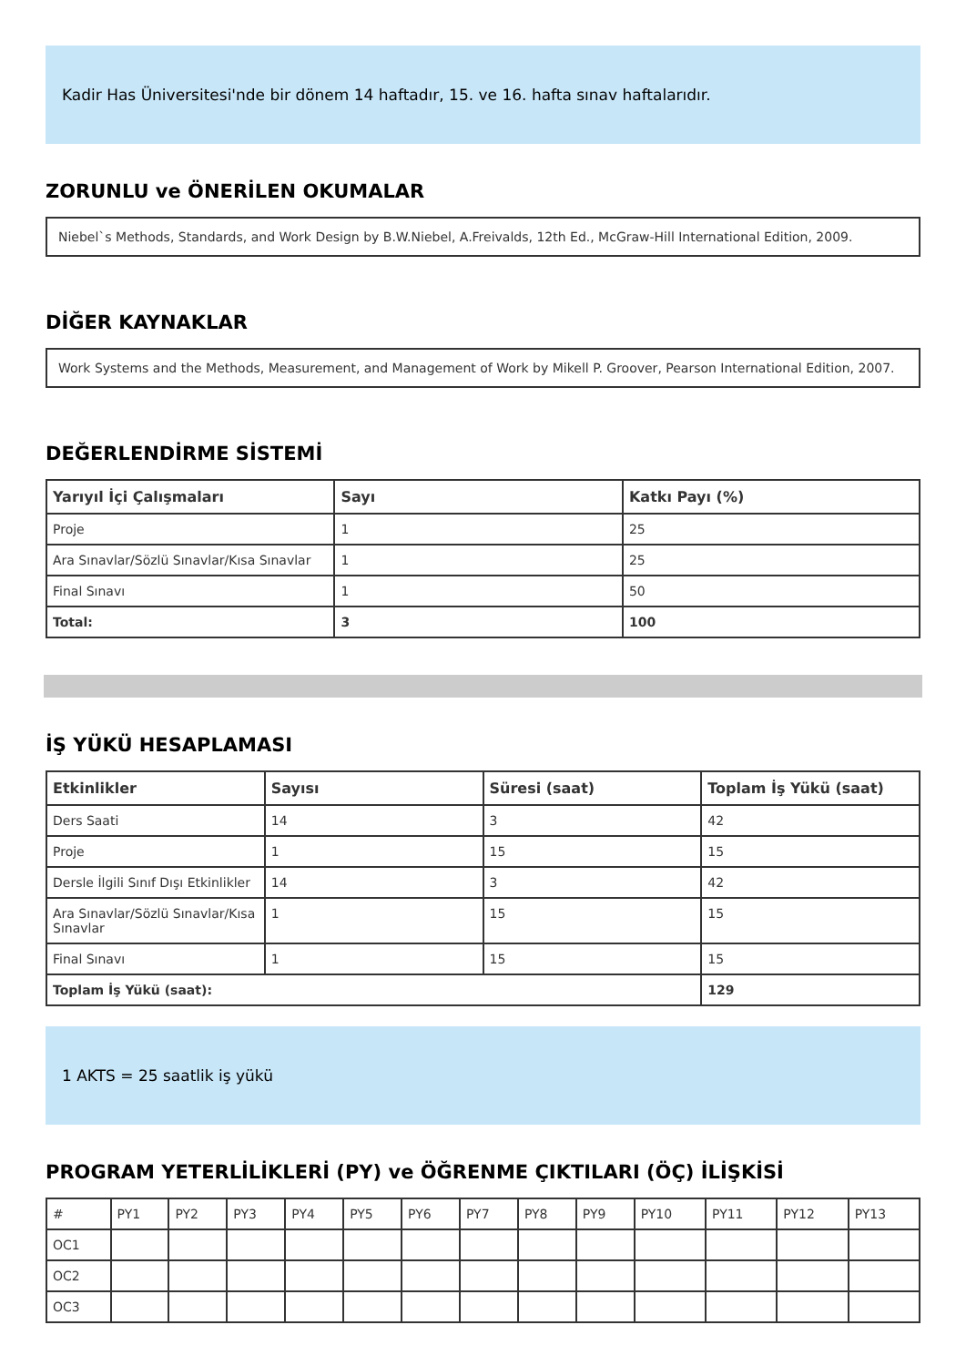Kadir Has Üniversitesi'nde bir dönem 14 haftadır, 15. ve 16. hafta sınav haftalarıdır.
ZORUNLU ve ÖNERİLEN OKUMALAR
Niebel`s Methods, Standards, and Work Design by B.W.Niebel, A.Freivalds, 12th Ed., McGraw-Hill International Edition, 2009.
DİĞER KAYNAKLAR
Work Systems and the Methods, Measurement, and Management of Work by Mikell P. Groover, Pearson International Edition, 2007.
DEĞERLENDİRME SİSTEMİ
| Yarıyıl İçi Çalışmaları | Sayı | Katkı Payı (%) |
| --- | --- | --- |
| Proje | 1 | 25 |
| Ara Sınavlar/Sözlü Sınavlar/Kısa Sınavlar | 1 | 25 |
| Final Sınavı | 1 | 50 |
| Total: | 3 | 100 |
İŞ YÜKÜ HESAPLAMASI
| Etkinlikler | Sayısı | Süresi (saat) | Toplam İş Yükü (saat) |
| --- | --- | --- | --- |
| Ders Saati | 14 | 3 | 42 |
| Proje | 1 | 15 | 15 |
| Dersle İlgili Sınıf Dışı Etkinlikler | 14 | 3 | 42 |
| Ara Sınavlar/Sözlü Sınavlar/Kısa Sınavlar | 1 | 15 | 15 |
| Final Sınavı | 1 | 15 | 15 |
| Toplam İş Yükü (saat): | | | 129 |
1 AKTS = 25 saatlik iş yükü
PROGRAM YETERLİLİKLERİ (PY) ve ÖĞRENME ÇIKTILARI (ÖÇ) İLİŞKİSİ
| # | PY1 | PY2 | PY3 | PY4 | PY5 | PY6 | PY7 | PY8 | PY9 | PY10 | PY11 | PY12 | PY13 |
| OC1 | | | | | | | | | | | | | |
| OC2 | | | | | | | | | | | | | |
| OC3 | | | | | | | | | | | | | |